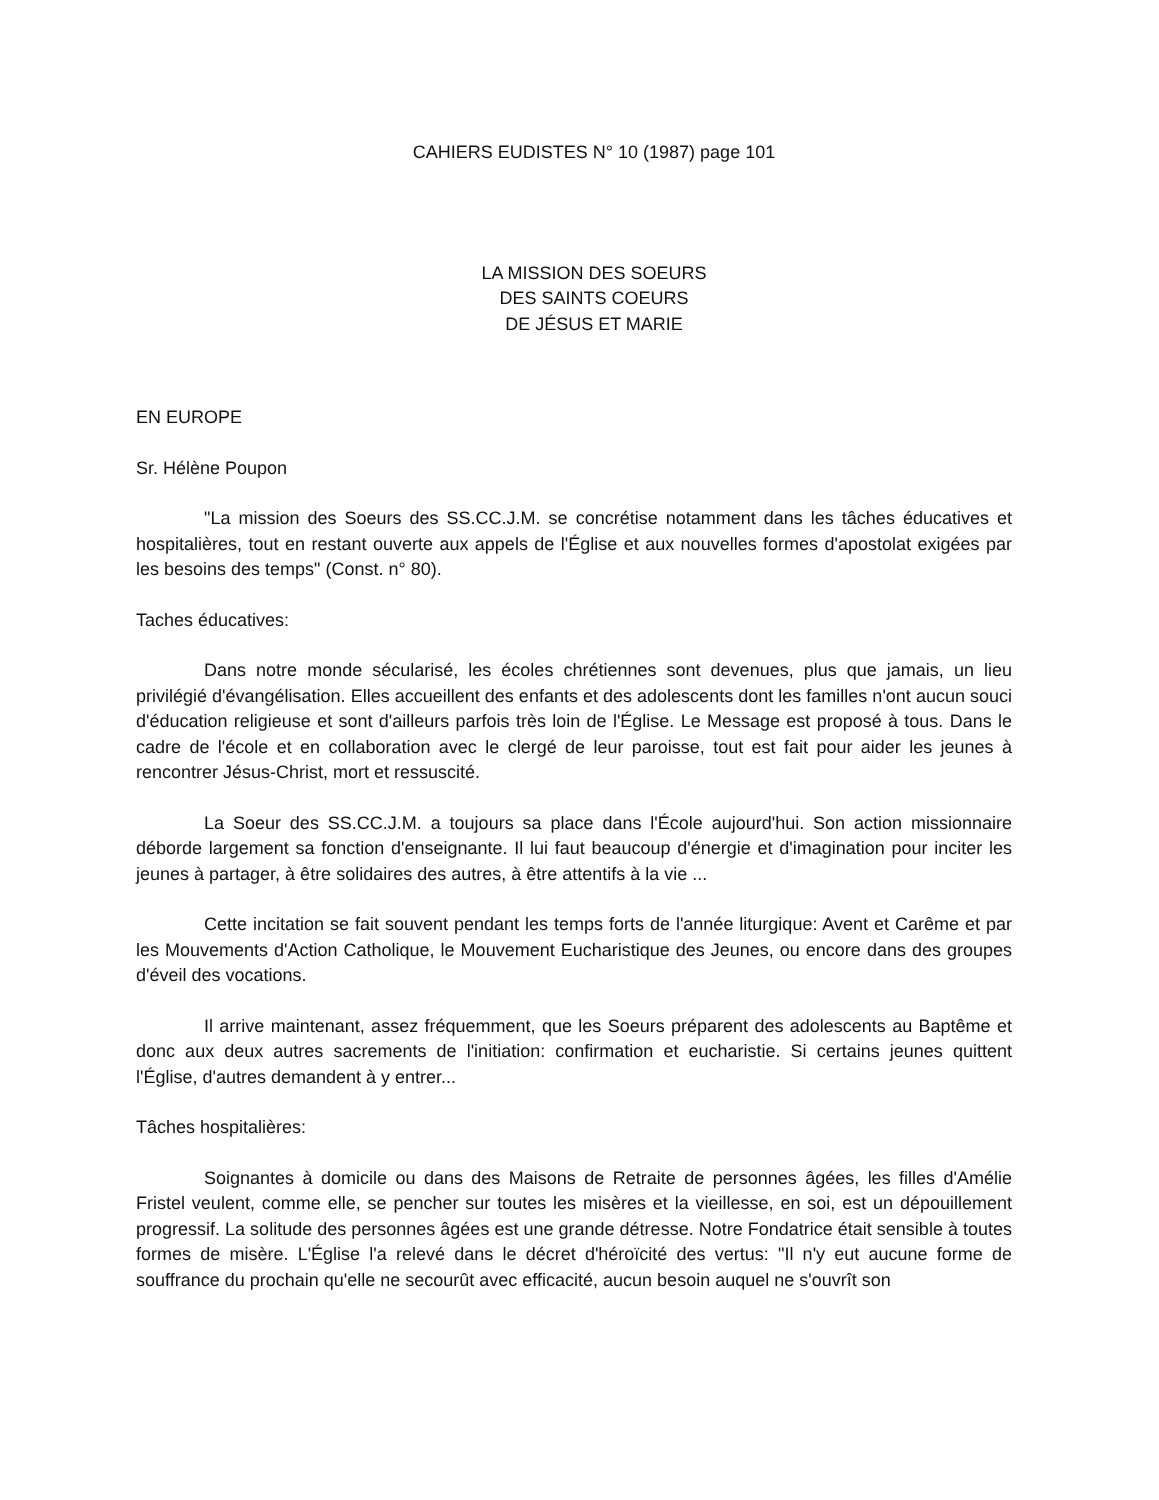CAHIERS EUDISTES N° 10 (1987) page 101
LA MISSION DES SOEURS
DES SAINTS COEURS
DE JÉSUS ET MARIE
EN EUROPE
Sr. Hélène Poupon
"La mission des Soeurs des SS.CC.J.M. se concrétise notamment dans les tâches éducatives et hospitalières, tout en restant ouverte aux appels de l'Église et aux nouvelles formes d'apostolat exigées par les besoins des temps" (Const. n° 80).
Taches éducatives:
Dans notre monde sécularisé, les écoles chrétiennes sont devenues, plus que jamais, un lieu privilégié d'évangélisation. Elles accueillent des enfants et des adolescents dont les familles n'ont aucun souci d'éducation religieuse et sont d'ailleurs parfois très loin de l'Église. Le Message est proposé à tous. Dans le cadre de l'école et en collaboration avec le clergé de leur paroisse, tout est fait pour aider les jeunes à rencontrer Jésus-Christ, mort et ressuscité.
La Soeur des SS.CC.J.M. a toujours sa place dans l'École aujourd'hui. Son action missionnaire déborde largement sa fonction d'enseignante. Il lui faut beaucoup d'énergie et d'imagination pour inciter les jeunes à partager, à être solidaires des autres, à être attentifs à la vie ...
Cette incitation se fait souvent pendant les temps forts de l'année liturgique: Avent et Carême et par les Mouvements d'Action Catholique, le Mouvement Eucharistique des Jeunes, ou encore dans des groupes d'éveil des vocations.
Il arrive maintenant, assez fréquemment, que les Soeurs préparent des adolescents au Baptême et donc aux deux autres sacrements de l'initiation: confirmation et eucharistie. Si certains jeunes quittent l'Église, d'autres demandent à y entrer...
Tâches hospitalières:
Soignantes à domicile ou dans des Maisons de Retraite de personnes âgées, les filles d'Amélie Fristel veulent, comme elle, se pencher sur toutes les misères et la vieillesse, en soi, est un dépouillement progressif. La solitude des personnes âgées est une grande détresse. Notre Fondatrice était sensible à toutes formes de misère. L'Église l'a relevé dans le décret d'héroïcité des vertus: "Il n'y eut aucune forme de souffrance du prochain qu'elle ne secourût avec efficacité, aucun besoin auquel ne s'ouvrît son